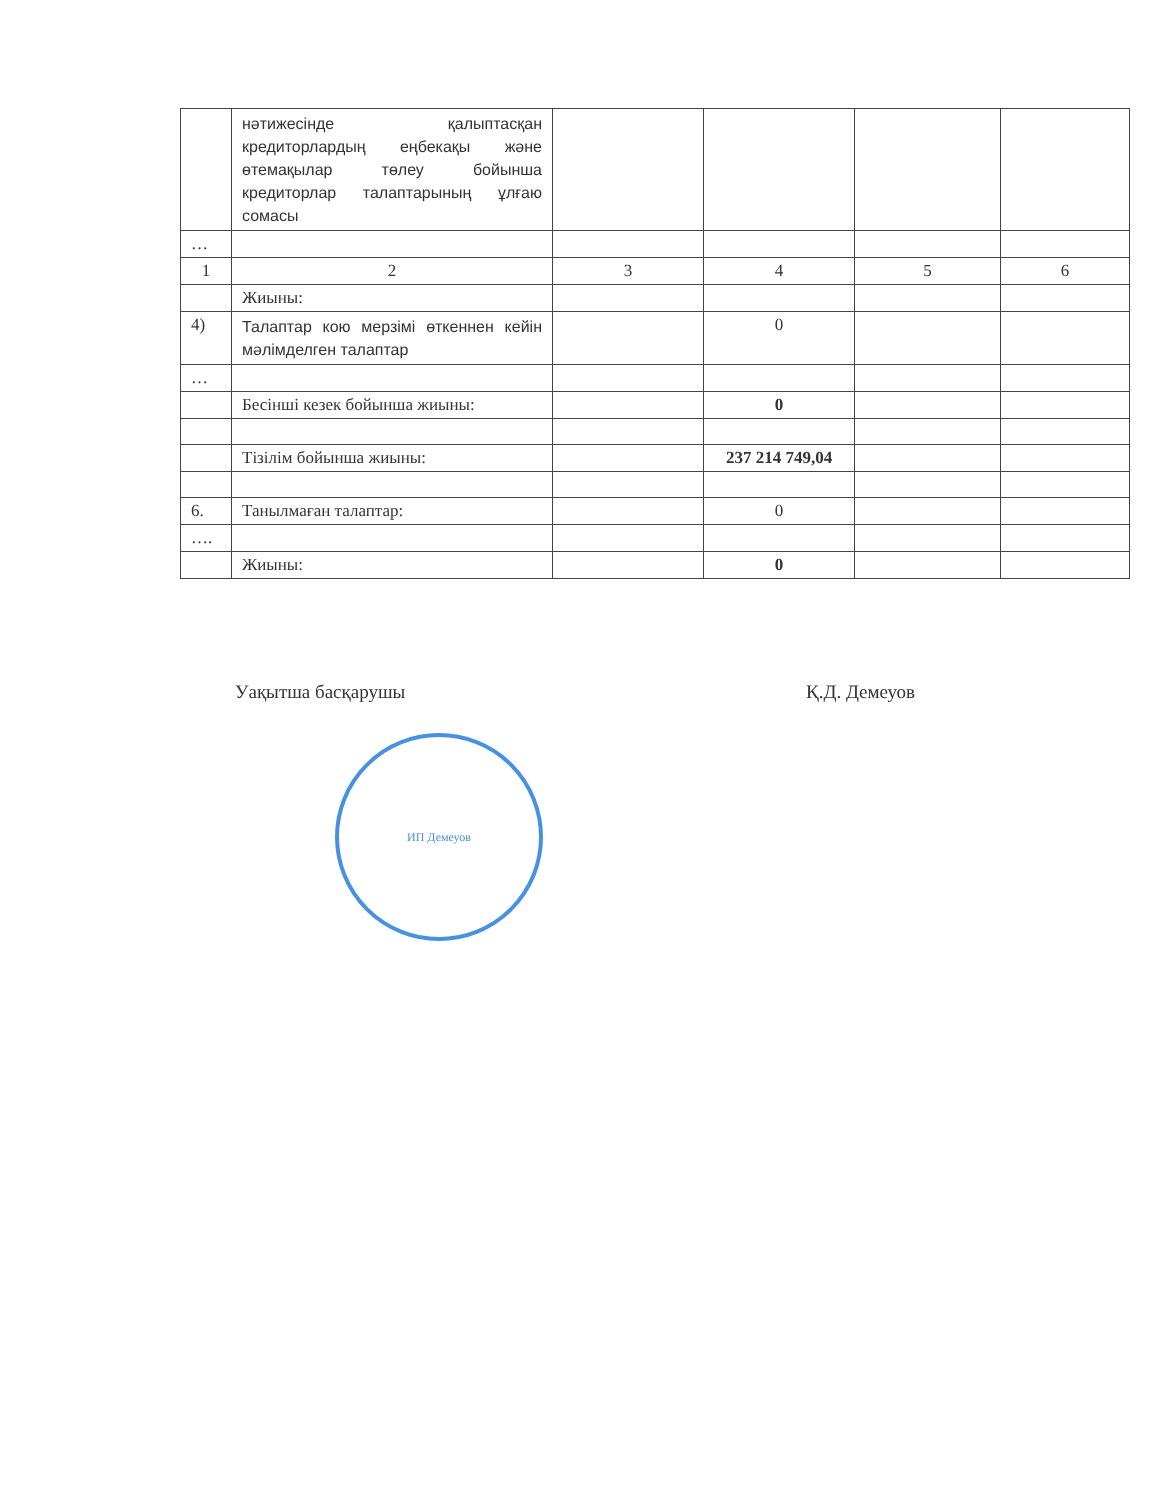| | нәтижесінде қалыптасқан кредиторлардың еңбекақы және өтемақылар төлеу бойынша кредиторлар талаптарының ұлғаю сомасы | | | | |
| … | | | | | |
| 1 | 2 | 3 | 4 | 5 | 6 |
| | Жиыны: | | | | |
| 4) | Талаптар кою мерзімі өткеннен кейін мәлімделген талаптар | | 0 | | |
| … | | | | | |
| | Бесінші кезек бойынша жиыны: | | 0 | | |
| | Тізілім бойынша жиыны: | | 237 214 749,04 | | |
| 6. | Танылмаған талаптар: | | 0 | | |
| …. | | | | | |
| | Жиыны: | | 0 | | |
Уақытша басқарушы Қ.Д. Демеуов
ИП Демеуов